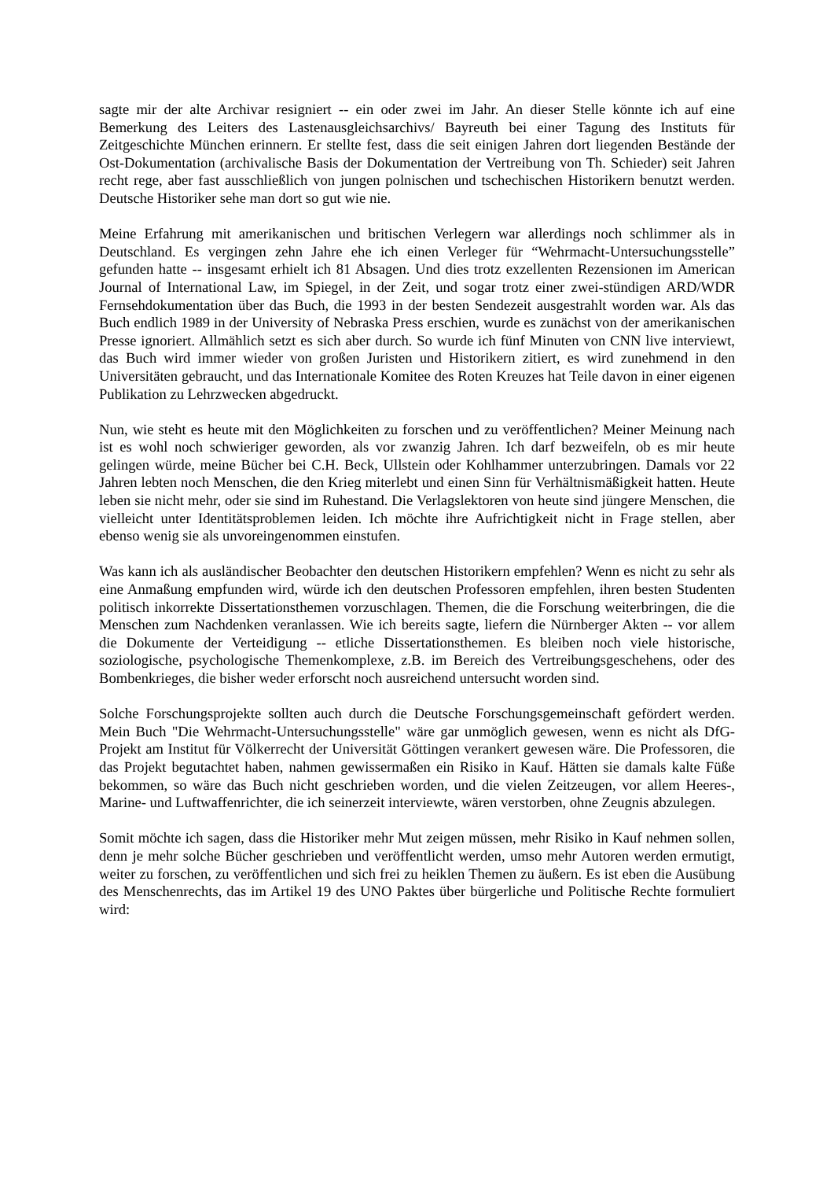sagte mir der alte Archivar resigniert -- ein oder zwei im Jahr. An dieser Stelle könnte ich auf eine Bemerkung des Leiters des Lastenausgleichsarchivs/ Bayreuth bei einer Tagung des Instituts für Zeitgeschichte München erinnern. Er stellte fest, dass die seit einigen Jahren dort liegenden Bestände der Ost-Dokumentation (archivalische Basis der Dokumentation der Vertreibung von Th. Schieder) seit Jahren recht rege, aber fast ausschließlich von jungen polnischen und tschechischen Historikern benutzt werden. Deutsche Historiker sehe man dort so gut wie nie.
Meine Erfahrung mit amerikanischen und britischen Verlegern war allerdings noch schlimmer als in Deutschland. Es vergingen zehn Jahre ehe ich einen Verleger für “Wehrmacht-Untersuchungsstelle” gefunden hatte -- insgesamt erhielt ich 81 Absagen. Und dies trotz exzellenten Rezensionen im American Journal of International Law, im Spiegel, in der Zeit, und sogar trotz einer zwei-stündigen ARD/WDR Fernsehdokumentation über das Buch, die 1993 in der besten Sendezeit ausgestrahlt worden war. Als das Buch endlich 1989 in der University of Nebraska Press erschien, wurde es zunächst von der amerikanischen Presse ignoriert. Allmählich setzt es sich aber durch. So wurde ich fünf Minuten von CNN live interviewt, das Buch wird immer wieder von großen Juristen und Historikern zitiert, es wird zunehmend in den Universitäten gebraucht, und das Internationale Komitee des Roten Kreuzes hat Teile davon in einer eigenen Publikation zu Lehrzwecken abgedruckt.
Nun, wie steht es heute mit den Möglichkeiten zu forschen und zu veröffentlichen? Meiner Meinung nach ist es wohl noch schwieriger geworden, als vor zwanzig Jahren. Ich darf bezweifeln, ob es mir heute gelingen würde, meine Bücher bei C.H. Beck, Ullstein oder Kohlhammer unterzubringen. Damals vor 22 Jahren lebten noch Menschen, die den Krieg miterlebt und einen Sinn für Verhältnismäßigkeit hatten. Heute leben sie nicht mehr, oder sie sind im Ruhestand. Die Verlagslektoren von heute sind jüngere Menschen, die vielleicht unter Identitätsproblemen leiden. Ich möchte ihre Aufrichtigkeit nicht in Frage stellen, aber ebenso wenig sie als unvoreingenommen einstufen.
Was kann ich als ausländischer Beobachter den deutschen Historikern empfehlen? Wenn es nicht zu sehr als eine Anmaßung empfunden wird, würde ich den deutschen Professoren empfehlen, ihren besten Studenten politisch inkorrekte Dissertationsthemen vorzuschlagen. Themen, die die Forschung weiterbringen, die die Menschen zum Nachdenken veranlassen. Wie ich bereits sagte, liefern die Nürnberger Akten -- vor allem die Dokumente der Verteidigung -- etliche Dissertationsthemen. Es bleiben noch viele historische, soziologische, psychologische Themenkomplexe, z.B. im Bereich des Vertreibungsgeschehens, oder des Bombenkrieges, die bisher weder erforscht noch ausreichend untersucht worden sind.
Solche Forschungsprojekte sollten auch durch die Deutsche Forschungsgemeinschaft gefördert werden. Mein Buch "Die Wehrmacht-Untersuchungsstelle" wäre gar unmöglich gewesen, wenn es nicht als DfG-Projekt am Institut für Völkerrecht der Universität Göttingen verankert gewesen wäre. Die Professoren, die das Projekt begutachtet haben, nahmen gewissermaßen ein Risiko in Kauf. Hätten sie damals kalte Füße bekommen, so wäre das Buch nicht geschrieben worden, und die vielen Zeitzeugen, vor allem Heeres-, Marine- und Luftwaffenrichter, die ich seinerzeit interviewte, wären verstorben, ohne Zeugnis abzulegen.
Somit möchte ich sagen, dass die Historiker mehr Mut zeigen müssen, mehr Risiko in Kauf nehmen sollen, denn je mehr solche Bücher geschrieben und veröffentlicht werden, umso mehr Autoren werden ermutigt, weiter zu forschen, zu veröffentlichen und sich frei zu heiklen Themen zu äußern. Es ist eben die Ausübung des Menschenrechts, das im Artikel 19 des UNO Paktes über bürgerliche und Politische Rechte formuliert wird: